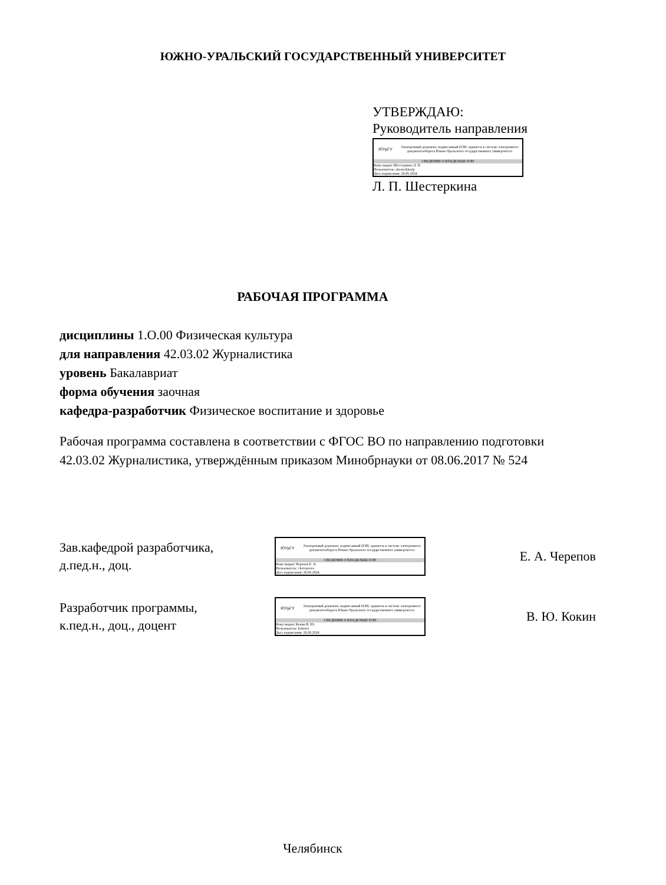ЮЖНО-УРАЛЬСКИЙ ГОСУДАРСТВЕННЫЙ УНИВЕРСИТЕТ
УТВЕРЖДАЮ:
Руководитель направления
ЮУрГУ
Электронный документ, подписанный ПЭП, хранится в системе электронного документооборота Южно-Уральского государственного университета
СВЕДЕНИЯ О ВЛАДЕЛЬЦЕ ПЭП
Кому выдан: Шестеркина Л. П.
Пользователь: shesterkinalp
Дата подписания: 26.06.2024
Л. П. Шестеркина
РАБОЧАЯ ПРОГРАММА
дисциплины 1.О.00 Физическая культура
для направления 42.03.02 Журналистика
уровень Бакалавриат
форма обучения заочная
кафедра-разработчик Физическое воспитание и здоровье
Рабочая программа составлена в соответствии с ФГОС ВО по направлению подготовки 42.03.02 Журналистика, утверждённым приказом Минобрнауки от 08.06.2017 № 524
Зав.кафедрой разработчика,
д.пед.н., доц.
ЮУрГУ
Электронный документ, подписанный ПЭП, хранится в системе электронного документооборота Южно-Уральского государственного университета
СВЕДЕНИЯ О ВЛАДЕЛЬЦЕ ПЭП
Кому выдан: Черепов Е. А.
Пользователь: cherepovea
Дата подписания: 26.06.2024
Е. А. Черепов
Разработчик программы,
к.пед.н., доц., доцент
ЮУрГУ
Электронный документ, подписанный ПЭП, хранится в системе электронного документооборота Южно-Уральского государственного университета
СВЕДЕНИЯ О ВЛАДЕЛЬЦЕ ПЭП
Кому выдан: Кокин В. Ю.
Пользователь: kokinvi
Дата подписания: 26.06.2024
В. Ю. Кокин
Челябинск